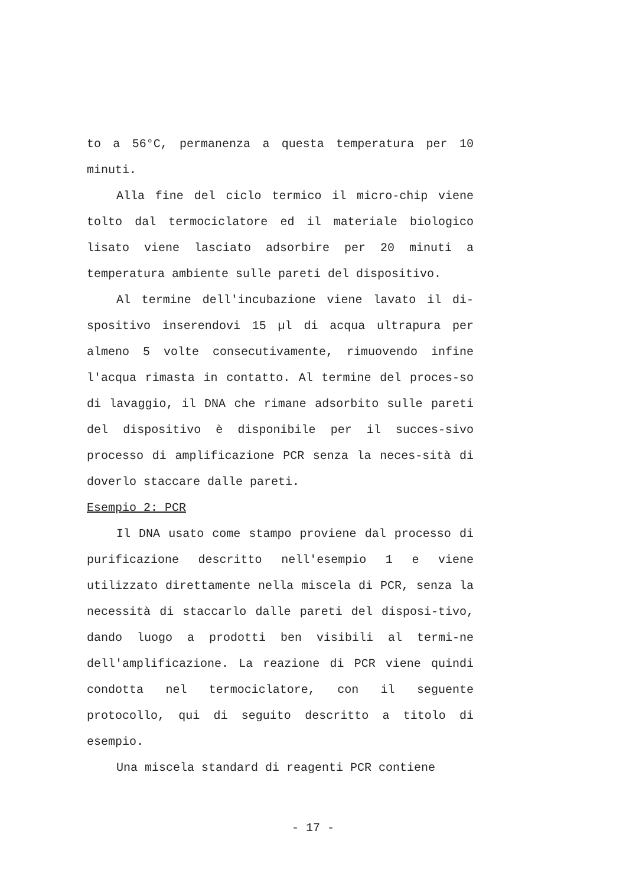to a 56°C, permanenza a questa temperatura per 10 minuti.
Alla fine del ciclo termico il micro-chip viene tolto dal termociclatore ed il materiale biologico lisato viene lasciato adsorbire per 20 minuti a temperatura ambiente sulle pareti del dispositivo.
Al termine dell'incubazione viene lavato il di-spositivo inserendovi 15 µl di acqua ultrapura per almeno 5 volte consecutivamente, rimuovendo infine l'acqua rimasta in contatto. Al termine del proces-so di lavaggio, il DNA che rimane adsorbito sulle pareti del dispositivo è disponibile per il succes-sivo processo di amplificazione PCR senza la neces-sità di doverlo staccare dalle pareti.
Esempio 2: PCR
Il DNA usato come stampo proviene dal processo di purificazione descritto nell'esempio 1 e viene utilizzato direttamente nella miscela di PCR, senza la necessità di staccarlo dalle pareti del disposi-tivo, dando luogo a prodotti ben visibili al termi-ne dell'amplificazione. La reazione di PCR viene quindi condotta nel termociclatore, con il seguente protocollo, qui di seguito descritto a titolo di esempio.
Una miscela standard di reagenti PCR contiene
- 17 -